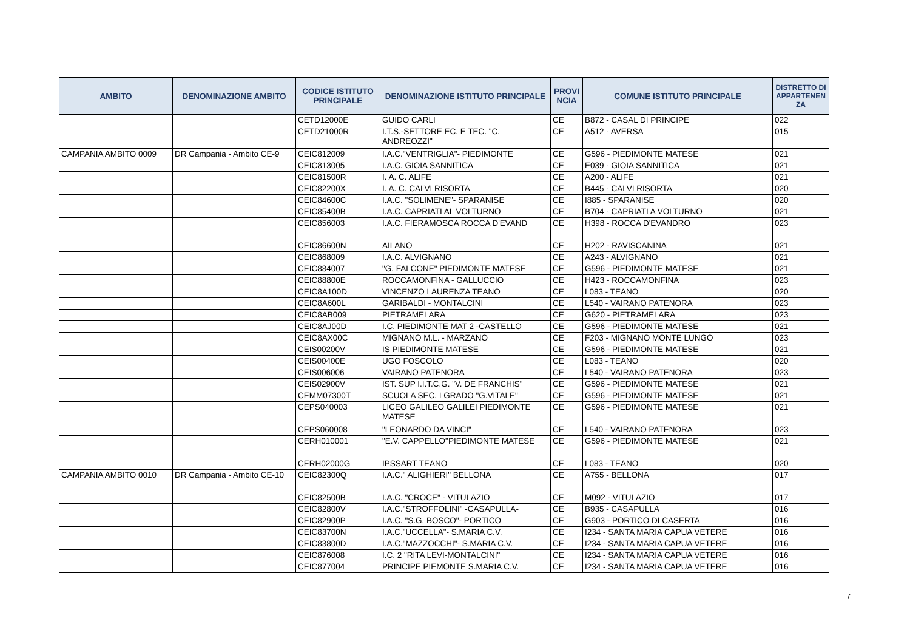| AMBITO | DENOMINAZIONE AMBITO | CODICE ISTITUTO PRINCIPALE | DENOMINAZIONE ISTITUTO PRINCIPALE | PROVI NCIA | COMUNE ISTITUTO PRINCIPALE | DISTRETTO DI APPARTENEN ZA |
| --- | --- | --- | --- | --- | --- | --- |
| | | CETD12000E | GUIDO CARLI | CE | B872 - CASAL DI PRINCIPE | 022 |
| | | CETD21000R | I.T.S.-SETTORE EC. E TEC. "C. ANDREOZZI" | CE | A512 - AVERSA | 015 |
| CAMPANIA AMBITO 0009 | DR Campania - Ambito CE-9 | CEIC812009 | I.A.C."VENTRIGLIA"- PIEDIMONTE | CE | G596 - PIEDIMONTE MATESE | 021 |
| | | CEIC813005 | I.A.C. GIOIA SANNITICA | CE | E039 - GIOIA SANNITICA | 021 |
| | | CEIC81500R | I. A. C. ALIFE | CE | A200 - ALIFE | 021 |
| | | CEIC82200X | I. A. C. CALVI RISORTA | CE | B445 - CALVI RISORTA | 020 |
| | | CEIC84600C | I.A.C. "SOLIMENE"- SPARANISE | CE | I885 - SPARANISE | 020 |
| | | CEIC85400B | I.A.C. CAPRIATI AL VOLTURNO | CE | B704 - CAPRIATI A VOLTURNO | 021 |
| | | CEIC856003 | I.A.C. FIERAMOSCA ROCCA D'EVAND | CE | H398 - ROCCA D'EVANDRO | 023 |
| | | CEIC86600N | AILANO | CE | H202 - RAVISCANINA | 021 |
| | | CEIC868009 | I.A.C. ALVIGNANO | CE | A243 - ALVIGNANO | 021 |
| | | CEIC884007 | "G. FALCONE" PIEDIMONTE MATESE | CE | G596 - PIEDIMONTE MATESE | 021 |
| | | CEIC88800E | ROCCAMONFINA - GALLUCCIO | CE | H423 - ROCCAMONFINA | 023 |
| | | CEIC8A100D | VINCENZO LAURENZA TEANO | CE | L083 - TEANO | 020 |
| | | CEIC8A600L | GARIBALDI - MONTALCINI | CE | L540 - VAIRANO PATENORA | 023 |
| | | CEIC8AB009 | PIETRAMELARA | CE | G620 - PIETRAMELARA | 023 |
| | | CEIC8AJ00D | I.C. PIEDIMONTE MAT 2 -CASTELLO | CE | G596 - PIEDIMONTE MATESE | 021 |
| | | CEIC8AX00C | MIGNANO M.L. - MARZANO | CE | F203 - MIGNANO MONTE LUNGO | 023 |
| | | CEIS00200V | IS PIEDIMONTE MATESE | CE | G596 - PIEDIMONTE MATESE | 021 |
| | | CEIS00400E | UGO FOSCOLO | CE | L083 - TEANO | 020 |
| | | CEIS006006 | VAIRANO PATENORA | CE | L540 - VAIRANO PATENORA | 023 |
| | | CEIS02900V | IST. SUP I.I.T.C.G. "V. DE FRANCHIS" | CE | G596 - PIEDIMONTE MATESE | 021 |
| | | CEMM07300T | SCUOLA SEC. I GRADO "G.VITALE" | CE | G596 - PIEDIMONTE MATESE | 021 |
| | | CEPS040003 | LICEO GALILEO GALILEI PIEDIMONTE MATESE | CE | G596 - PIEDIMONTE MATESE | 021 |
| | | CEPS060008 | "LEONARDO DA VINCI" | CE | L540 - VAIRANO PATENORA | 023 |
| | | CERH010001 | "E.V. CAPPELLO"PIEDIMONTE MATESE | CE | G596 - PIEDIMONTE MATESE | 021 |
| | | CERH02000G | IPSSART TEANO | CE | L083 - TEANO | 020 |
| CAMPANIA AMBITO 0010 | DR Campania - Ambito CE-10 | CEIC82300Q | I.A.C." ALIGHIERI" BELLONA | CE | A755 - BELLONA | 017 |
| | | CEIC82500B | I.A.C. "CROCE" - VITULAZIO | CE | M092 - VITULAZIO | 017 |
| | | CEIC82800V | I.A.C."STROFFOLINI" -CASAPULLA- | CE | B935 - CASAPULLA | 016 |
| | | CEIC82900P | I.A.C. "S.G. BOSCO"- PORTICO | CE | G903 - PORTICO DI CASERTA | 016 |
| | | CEIC83700N | I.A.C."UCCELLA"- S.MARIA C.V. | CE | I234 - SANTA MARIA CAPUA VETERE | 016 |
| | | CEIC83800D | I.A.C."MAZZOCCHI"- S.MARIA C.V. | CE | I234 - SANTA MARIA CAPUA VETERE | 016 |
| | | CEIC876008 | I.C. 2 "RITA LEVI-MONTALCINI" | CE | I234 - SANTA MARIA CAPUA VETERE | 016 |
| | | CEIC877004 | PRINCIPE PIEMONTE S.MARIA C.V. | CE | I234 - SANTA MARIA CAPUA VETERE | 016 |
7